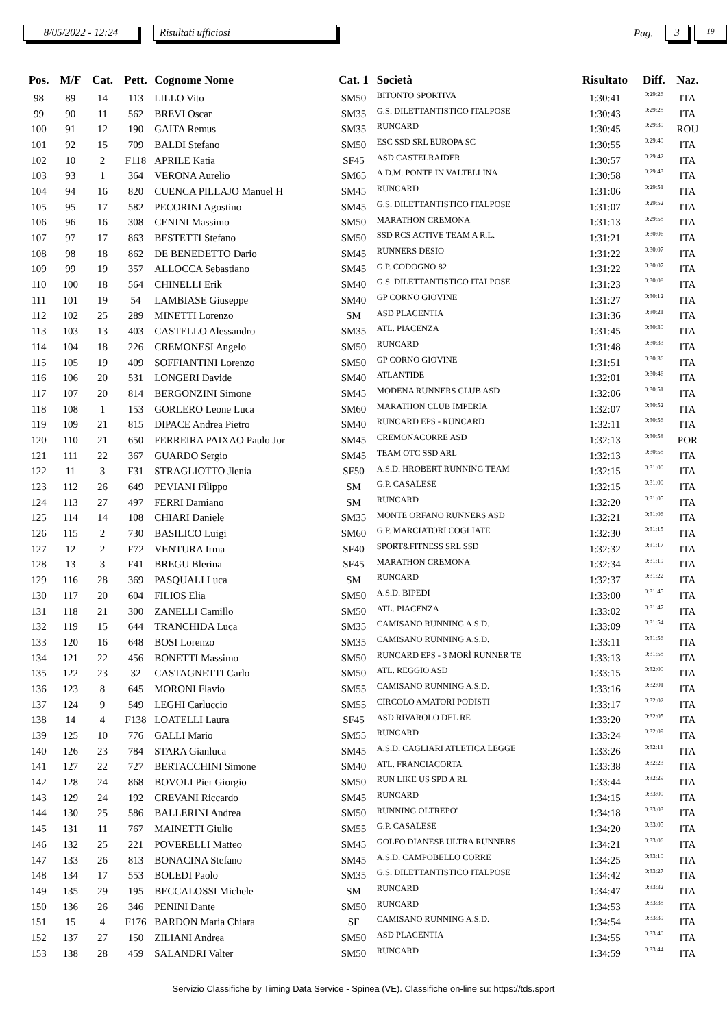8/05/2022 - 12:24
Risultati ufficiosi
Pag.
3
19
| Pos. | M/F | Cat. | Pett. | Cognome Nome | Cat. 1 | Società | Risultato | Diff. | Naz. |
| --- | --- | --- | --- | --- | --- | --- | --- | --- | --- |
| 98 | 89 | 14 | 113 | LILLO Vito | SM50 | BITONTO SPORTIVA | 1:30:41 | 0:29:26 | ITA |
| 99 | 90 | 11 | 562 | BREVI Oscar | SM35 | G.S. DILETTANTISTICO ITALPOSE | 1:30:43 | 0:29:28 | ITA |
| 100 | 91 | 12 | 190 | GAITA Remus | SM35 | RUNCARD | 1:30:45 | 0:29:30 | ROU |
| 101 | 92 | 15 | 709 | BALDI Stefano | SM50 | ESC SSD SRL EUROPA SC | 1:30:55 | 0:29:40 | ITA |
| 102 | 10 | 2 | F118 | APRILE Katia | SF45 | ASD CASTELRAIDER | 1:30:57 | 0:29:42 | ITA |
| 103 | 93 | 1 | 364 | VERONA Aurelio | SM65 | A.D.M. PONTE IN VALTELLINA | 1:30:58 | 0:29:43 | ITA |
| 104 | 94 | 16 | 820 | CUENCA PILLAJO Manuel H | SM45 | RUNCARD | 1:31:06 | 0:29:51 | ITA |
| 105 | 95 | 17 | 582 | PECORINI Agostino | SM45 | G.S. DILETTANTISTICO ITALPOSE | 1:31:07 | 0:29:52 | ITA |
| 106 | 96 | 16 | 308 | CENINI Massimo | SM50 | MARATHON CREMONA | 1:31:13 | 0:29:58 | ITA |
| 107 | 97 | 17 | 863 | BESTETTI Stefano | SM50 | SSD RCS ACTIVE TEAM A R.L. | 1:31:21 | 0:30:06 | ITA |
| 108 | 98 | 18 | 862 | DE BENEDETTO Dario | SM45 | RUNNERS DESIO | 1:31:22 | 0:30:07 | ITA |
| 109 | 99 | 19 | 357 | ALLOCCA Sebastiano | SM45 | G.P. CODOGNO 82 | 1:31:22 | 0:30:07 | ITA |
| 110 | 100 | 18 | 564 | CHINELLI Erik | SM40 | G.S. DILETTANTISTICO ITALPOSE | 1:31:23 | 0:30:08 | ITA |
| 111 | 101 | 19 | 54 | LAMBIASE Giuseppe | SM40 | GP CORNO GIOVINE | 1:31:27 | 0:30:12 | ITA |
| 112 | 102 | 25 | 289 | MINETTI Lorenzo | SM | ASD PLACENTIA | 1:31:36 | 0:30:21 | ITA |
| 113 | 103 | 13 | 403 | CASTELLO Alessandro | SM35 | ATL. PIACENZA | 1:31:45 | 0:30:30 | ITA |
| 114 | 104 | 18 | 226 | CREMONESI Angelo | SM50 | RUNCARD | 1:31:48 | 0:30:33 | ITA |
| 115 | 105 | 19 | 409 | SOFFIANTINI Lorenzo | SM50 | GP CORNO GIOVINE | 1:31:51 | 0:30:36 | ITA |
| 116 | 106 | 20 | 531 | LONGERI Davide | SM40 | ATLANTIDE | 1:32:01 | 0:30:46 | ITA |
| 117 | 107 | 20 | 814 | BERGONZINI Simone | SM45 | MODENA RUNNERS CLUB ASD | 1:32:06 | 0:30:51 | ITA |
| 118 | 108 | 1 | 153 | GORLERO Leone Luca | SM60 | MARATHON CLUB IMPERIA | 1:32:07 | 0:30:52 | ITA |
| 119 | 109 | 21 | 815 | DIPACE Andrea Pietro | SM40 | RUNCARD EPS - RUNCARD | 1:32:11 | 0:30:56 | ITA |
| 120 | 110 | 21 | 650 | FERREIRA PAIXAO Paulo Jor | SM45 | CREMONACORRE ASD | 1:32:13 | 0:30:58 | POR |
| 121 | 111 | 22 | 367 | GUARDO Sergio | SM45 | TEAM OTC SSD ARL | 1:32:13 | 0:30:58 | ITA |
| 122 | 11 | 3 | F31 | STRAGLIOTTO Jlenia | SF50 | A.S.D. HROBERT RUNNING TEAM | 1:32:15 | 0:31:00 | ITA |
| 123 | 112 | 26 | 649 | PEVIANI Filippo | SM | G.P. CASALESE | 1:32:15 | 0:31:00 | ITA |
| 124 | 113 | 27 | 497 | FERRI Damiano | SM | RUNCARD | 1:32:20 | 0:31:05 | ITA |
| 125 | 114 | 14 | 108 | CHIARI Daniele | SM35 | MONTE ORFANO RUNNERS ASD | 1:32:21 | 0:31:06 | ITA |
| 126 | 115 | 2 | 730 | BASILICO Luigi | SM60 | G.P. MARCIATORI COGLIATE | 1:32:30 | 0:31:15 | ITA |
| 127 | 12 | 2 | F72 | VENTURA Irma | SF40 | SPORT&FITNESS SRL SSD | 1:32:32 | 0:31:17 | ITA |
| 128 | 13 | 3 | F41 | BREGU Blerina | SF45 | MARATHON CREMONA | 1:32:34 | 0:31:19 | ITA |
| 129 | 116 | 28 | 369 | PASQUALI Luca | SM | RUNCARD | 1:32:37 | 0:31:22 | ITA |
| 130 | 117 | 20 | 604 | FILIOS Elia | SM50 | A.S.D. BIPEDI | 1:33:00 | 0:31:45 | ITA |
| 131 | 118 | 21 | 300 | ZANELLI Camillo | SM50 | ATL. PIACENZA | 1:33:02 | 0:31:47 | ITA |
| 132 | 119 | 15 | 644 | TRANCHIDA Luca | SM35 | CAMISANO RUNNING A.S.D. | 1:33:09 | 0:31:54 | ITA |
| 133 | 120 | 16 | 648 | BOSI Lorenzo | SM35 | CAMISANO RUNNING A.S.D. | 1:33:11 | 0:31:56 | ITA |
| 134 | 121 | 22 | 456 | BONETTI Massimo | SM50 | RUNCARD EPS - 3 MORÌ RUNNER TE | 1:33:13 | 0:31:58 | ITA |
| 135 | 122 | 23 | 32 | CASTAGNETTI Carlo | SM50 | ATL. REGGIO ASD | 1:33:15 | 0:32:00 | ITA |
| 136 | 123 | 8 | 645 | MORONI Flavio | SM55 | CAMISANO RUNNING A.S.D. | 1:33:16 | 0:32:01 | ITA |
| 137 | 124 | 9 | 549 | LEGHI Carluccio | SM55 | CIRCOLO AMATORI PODISTI | 1:33:17 | 0:32:02 | ITA |
| 138 | 14 | 4 | F138 | LOATELLI Laura | SF45 | ASD RIVAROLO DEL RE | 1:33:20 | 0:32:05 | ITA |
| 139 | 125 | 10 | 776 | GALLI Mario | SM55 | RUNCARD | 1:33:24 | 0:32:09 | ITA |
| 140 | 126 | 23 | 784 | STARA Gianluca | SM45 | A.S.D. CAGLIARI ATLETICA LEGGE | 1:33:26 | 0:32:11 | ITA |
| 141 | 127 | 22 | 727 | BERTACCHINI Simone | SM40 | ATL. FRANCIACORTA | 1:33:38 | 0:32:23 | ITA |
| 142 | 128 | 24 | 868 | BOVOLI Pier Giorgio | SM50 | RUN LIKE US SPD A RL | 1:33:44 | 0:32:29 | ITA |
| 143 | 129 | 24 | 192 | CREVANI Riccardo | SM45 | RUNCARD | 1:34:15 | 0:33:00 | ITA |
| 144 | 130 | 25 | 586 | BALLERINI Andrea | SM50 | RUNNING OLTREPO' | 1:34:18 | 0:33:03 | ITA |
| 145 | 131 | 11 | 767 | MAINETTI Giulio | SM55 | G.P. CASALESE | 1:34:20 | 0:33:05 | ITA |
| 146 | 132 | 25 | 221 | POVERELLI Matteo | SM45 | GOLFO DIANESE ULTRA RUNNERS | 1:34:21 | 0:33:06 | ITA |
| 147 | 133 | 26 | 813 | BONACINA Stefano | SM45 | A.S.D. CAMPOBELLO CORRE | 1:34:25 | 0:33:10 | ITA |
| 148 | 134 | 17 | 553 | BOLEDI Paolo | SM35 | G.S. DILETTANTISTICO ITALPOSE | 1:34:42 | 0:33:27 | ITA |
| 149 | 135 | 29 | 195 | BECCALOSSI Michele | SM | RUNCARD | 1:34:47 | 0:33:32 | ITA |
| 150 | 136 | 26 | 346 | PENINI Dante | SM50 | RUNCARD | 1:34:53 | 0:33:38 | ITA |
| 151 | 15 | 4 | F176 | BARDON Maria Chiara | SF | CAMISANO RUNNING A.S.D. | 1:34:54 | 0:33:39 | ITA |
| 152 | 137 | 27 | 150 | ZILIANI Andrea | SM50 | ASD PLACENTIA | 1:34:55 | 0:33:40 | ITA |
| 153 | 138 | 28 | 459 | SALANDRI Valter | SM50 | RUNCARD | 1:34:59 | 0:33:44 | ITA |
Servizio Classifiche by Timing Data Service - Spinea (VE). Classifiche on-line su: https://tds.sport